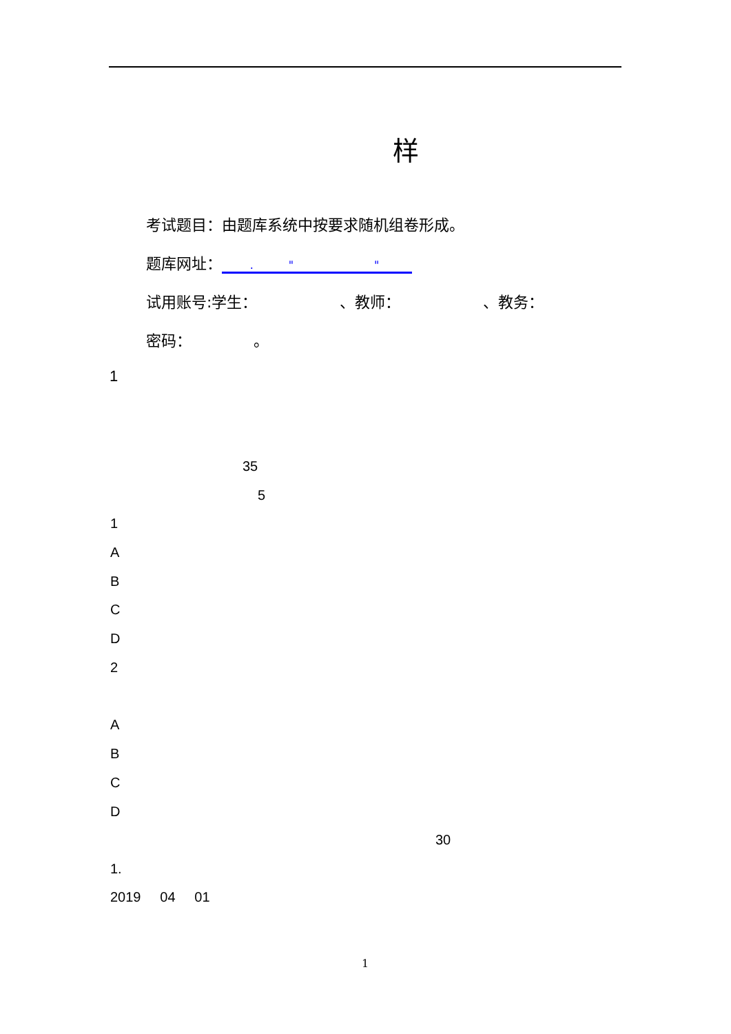样
考试题目：由题库系统中按要求随机组卷形成。
题库网址： . " "
试用账号:学生： 、教师： 、教务：
密码： 。
1
35
5
1
A
B
C
D
2
A
B
C
D
30
1.
2019 04 01
1